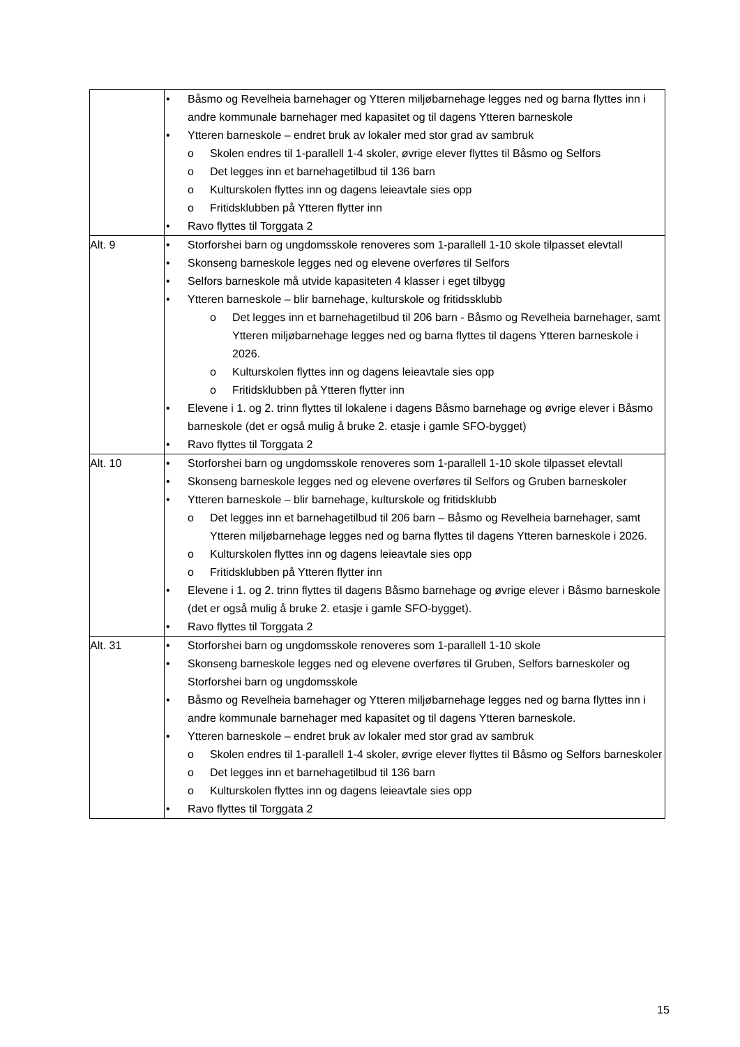| | Båsmo og Revelheia barnehager og Ytteren miljøbarnehage legges ned og barna flyttes inn i andre kommunale barnehager med kapasitet og til dagens Ytteren barneskole Ytteren barneskole – endret bruk av lokaler med stor grad av sambruk o Skolen endres til 1-parallell 1-4 skoler, øvrige elever flyttes til Båsmo og Selfors o Det legges inn et barnehagetilbud til 136 barn o Kulturskolen flyttes inn og dagens leieavtale sies opp o Fritidsklubben på Ytteren flytter inn Ravo flyttes til Torggata 2 |
| Alt. 9 | Storforshei barn og ungdomsskole renoveres som 1-parallell 1-10 skole tilpasset elevtall Skonseng barneskole legges ned og elevene overføres til Selfors Selfors barneskole må utvide kapasiteten 4 klasser i eget tilbygg Ytteren barneskole – blir barnehage, kulturskole og fritidssklubb o Det legges inn et barnehagetilbud til 206 barn - Båsmo og Revelheia barnehager, samt Ytteren miljøbarnehage legges ned og barna flyttes til dagens Ytteren barneskole i 2026. o Kulturskolen flyttes inn og dagens leieavtale sies opp o Fritidsklubben på Ytteren flytter inn Elevene i 1. og 2. trinn flyttes til lokalene i dagens Båsmo barnehage og øvrige elever i Båsmo barneskole (det er også mulig å bruke 2. etasje i gamle SFO-bygget) Ravo flyttes til Torggata 2 |
| Alt. 10 | Storforshei barn og ungdomsskole renoveres som 1-parallell 1-10 skole tilpasset elevtall Skonseng barneskole legges ned og elevene overføres til Selfors og Gruben barneskoler Ytteren barneskole – blir barnehage, kulturskole og fritidsklubb o Det legges inn et barnehagetilbud til 206 barn – Båsmo og Revelheia barnehager, samt Ytteren miljøbarnehage legges ned og barna flyttes til dagens Ytteren barneskole i 2026. o Kulturskolen flyttes inn og dagens leieavtale sies opp o Fritidsklubben på Ytteren flytter inn Elevene i 1. og 2. trinn flyttes til dagens Båsmo barnehage og øvrige elever i Båsmo barneskole (det er også mulig å bruke 2. etasje i gamle SFO-bygget). Ravo flyttes til Torggata 2 |
| Alt. 31 | Storforshei barn og ungdomsskole renoveres som 1-parallell 1-10 skole Skonseng barneskole legges ned og elevene overføres til Gruben, Selfors barneskoler og Storforshei barn og ungdomsskole Båsmo og Revelheia barnehager og Ytteren miljøbarnehage legges ned og barna flyttes inn i andre kommunale barnehager med kapasitet og til dagens Ytteren barneskole. Ytteren barneskole – endret bruk av lokaler med stor grad av sambruk o Skolen endres til 1-parallell 1-4 skoler, øvrige elever flyttes til Båsmo og Selfors barneskoler o Det legges inn et barnehagetilbud til 136 barn o Kulturskolen flyttes inn og dagens leieavtale sies opp Ravo flyttes til Torggata 2 |
15